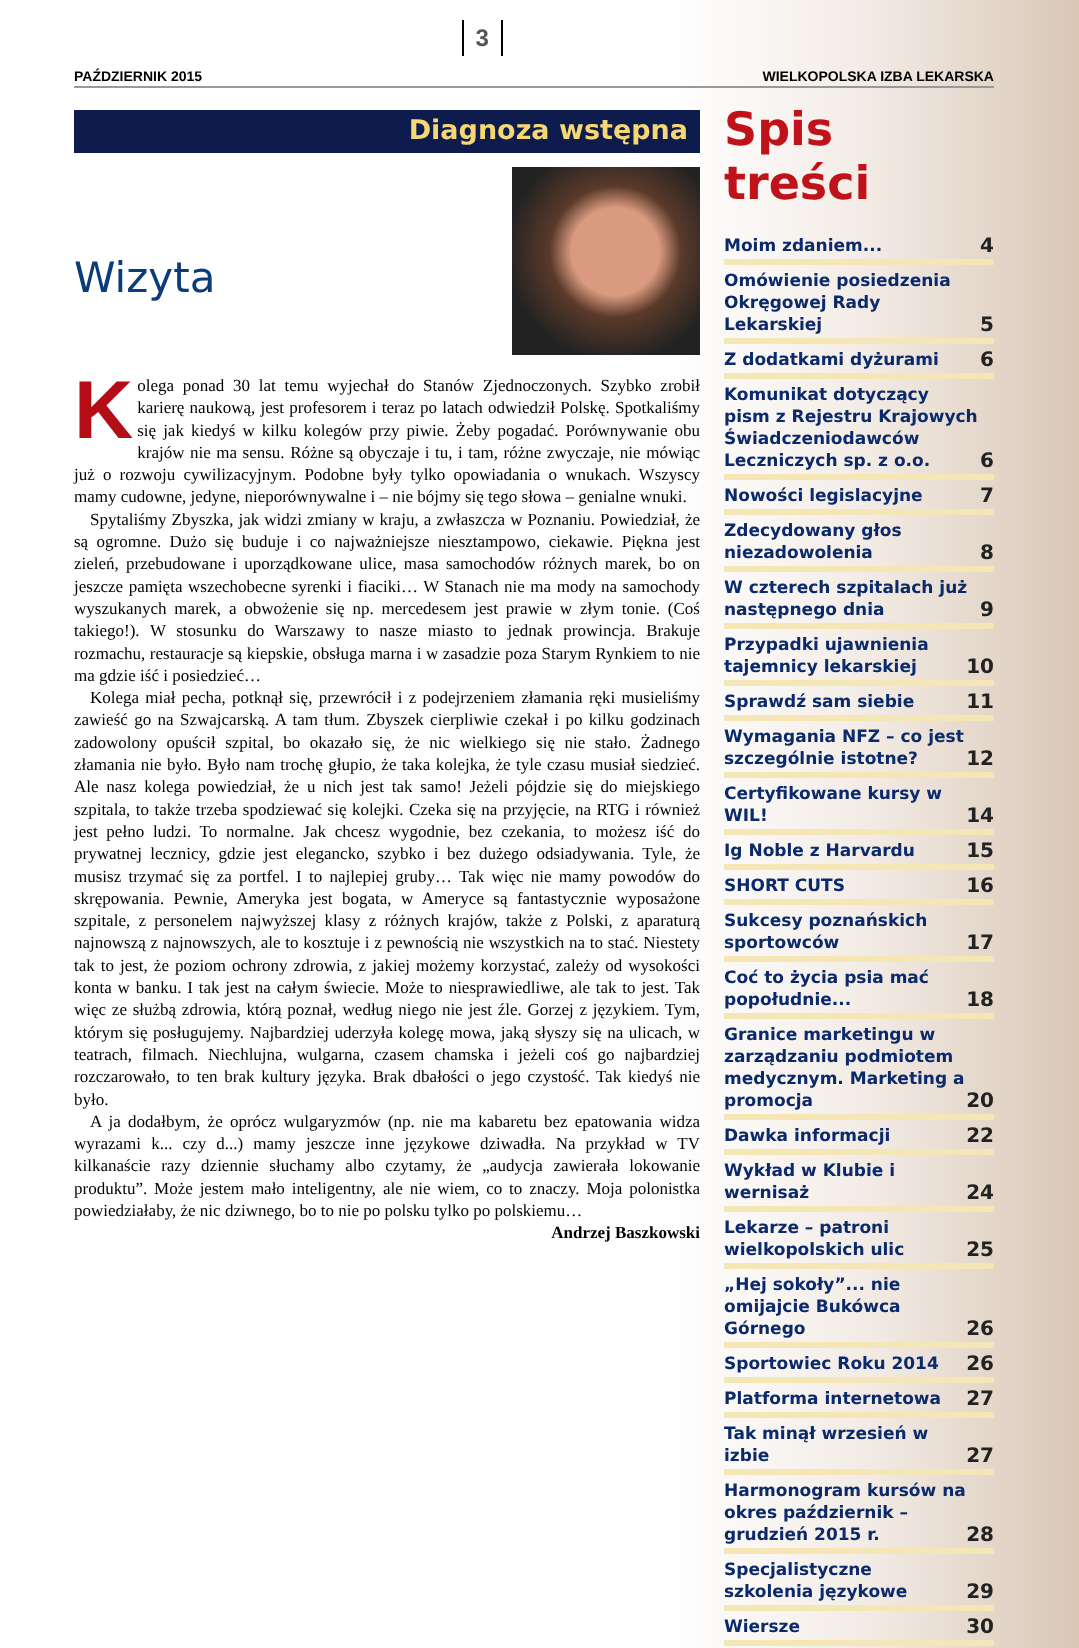PAŹDZIERNIK 2015 3 WIELKOPOLSKA IZBA LEKARSKA
Diagnoza wstępna
Wizyta
Kolega ponad 30 lat temu wyjechał do Stanów Zjednoczonych. Szybko zrobił karierę naukową, jest profesorem i teraz po latach odwiedził Polskę. Spotkaliśmy się jak kiedyś w kilku kolegów przy piwie. Żeby pogadać. Porównywanie obu krajów nie ma sensu. Różne są obyczaje i tu, i tam, różne zwyczaje, nie mówiąc już o rozwoju cywilizacyjnym. Podobne były tylko opowiadania o wnukach. Wszyscy mamy cudowne, jedyne, nieporównywalne i – nie bójmy się tego słowa – genialne wnuki.
Spytaliśmy Zbyszka, jak widzi zmiany w kraju, a zwłaszcza w Poznaniu. Powiedział, że są ogromne. Dużo się buduje i co najważniejsze niesztampowo, ciekawie. Piękna jest zieleń, przebudowane i uporządkowane ulice, masa samochodów różnych marek, bo on jeszcze pamięta wszechobecne syrenki i fiaciki… W Stanach nie ma mody na samochody wyszukanych marek, a obwożenie się np. mercedesem jest prawie w złym tonie. (Coś takiego!). W stosunku do Warszawy to nasze miasto to jednak prowincja. Brakuje rozmachu, restauracje są kiepskie, obsługa marna i w zasadzie poza Starym Rynkiem to nie ma gdzie iść i posiedzieć…
Kolega miał pecha, potknął się, przewrócił i z podejrzeniem złamania ręki musieliśmy zawieść go na Szwajcarską. A tam tłum. Zbyszek cierpliwie czekał i po kilku godzinach zadowolony opuścił szpital, bo okazało się, że nic wielkiego się nie stało. Żadnego złamania nie było. Było nam trochę głupio, że taka kolejka, że tyle czasu musiał siedzieć. Ale nasz kolega powiedział, że u nich jest tak samo! Jeżeli pójdzie się do miejskiego szpitala, to także trzeba spodziewać się kolejki. Czeka się na przyjęcie, na RTG i również jest pełno ludzi. To normalne. Jak chcesz wygodnie, bez czekania, to możesz iść do prywatnej lecznicy, gdzie jest elegancko, szybko i bez dużego odsiadywania. Tyle, że musisz trzymać się za portfel. I to najlepiej gruby… Tak więc nie mamy powodów do skrępowania. Pewnie, Ameryka jest bogata, w Ameryce są fantastycznie wyposażone szpitale, z personelem najwyższej klasy z różnych krajów, także z Polski, z aparaturą najnowszą z najnowszych, ale to kosztuje i z pewnością nie wszystkich na to stać. Niestety tak to jest, że poziom ochrony zdrowia, z jakiej możemy korzystać, zależy od wysokości konta w banku. I tak jest na całym świecie. Może to niesprawiedliwe, ale tak to jest. Tak więc ze służbą zdrowia, którą poznał, według niego nie jest źle. Gorzej z językiem. Tym, którym się posługujemy. Najbardziej uderzyła kolegę mowa, jaką słyszy się na ulicach, w teatrach, filmach. Niechlujna, wulgarna, czasem chamska i jeżeli coś go najbardziej rozczarowało, to ten brak kultury języka. Brak dbałości o jego czystość. Tak kiedyś nie było.
A ja dodałbym, że oprócz wulgaryzmów (np. nie ma kabaretu bez epatowania widza wyrazami k... czy d...) mamy jeszcze inne językowe dziwadła. Na przykład w TV kilkanaście razy dziennie słuchamy albo czytamy, że „audycja zawierała lokowanie produktu”. Może jestem mało inteligentny, ale nie wiem, co to znaczy. Moja polonistka powiedziałaby, że nic dziwnego, bo to nie po polsku tylko po polskiemu…
Andrzej Baszkowski
Spis treści
Moim zdaniem... 4
Omówienie posiedzenia Okręgowej Rady Lekarskiej 5
Z dodatkami dyżurami 6
Komunikat dotyczący pism z Rejestru Krajowych Świadczeniodawców Leczniczych sp. z o.o. 6
Nowości legislacyjne 7
Zdecydowany głos niezadowolenia 8
W czterech szpitalach już następnego dnia 9
Przypadki ujawnienia tajemnicy lekarskiej 10
Sprawdź sam siebie 11
Wymagania NFZ – co jest szczególnie istotne? 12
Certyfikowane kursy w WIL! 14
Ig Noble z Harvardu 15
SHORT CUTS 16
Sukcesy poznańskich sportowców 17
Coć to życia psia mać popołudnie... 18
Granice marketingu w zarządzaniu podmiotem medycznym. Marketing a promocja 20
Dawka informacji 22
Wykład w Klubie i wernisaż 24
Lekarze – patroni wielkopolskich ulic 25
„Hej sokoły”... nie omijajcie Bukówca Górnego 26
Sportowiec Roku 2014 26
Platforma internetowa 27
Tak minął wrzesień w izbie 27
Harmonogram kursów na okres październik – grudzień 2015 r. 28
Specjalistyczne szkolenia językowe 29
Wiersze 30